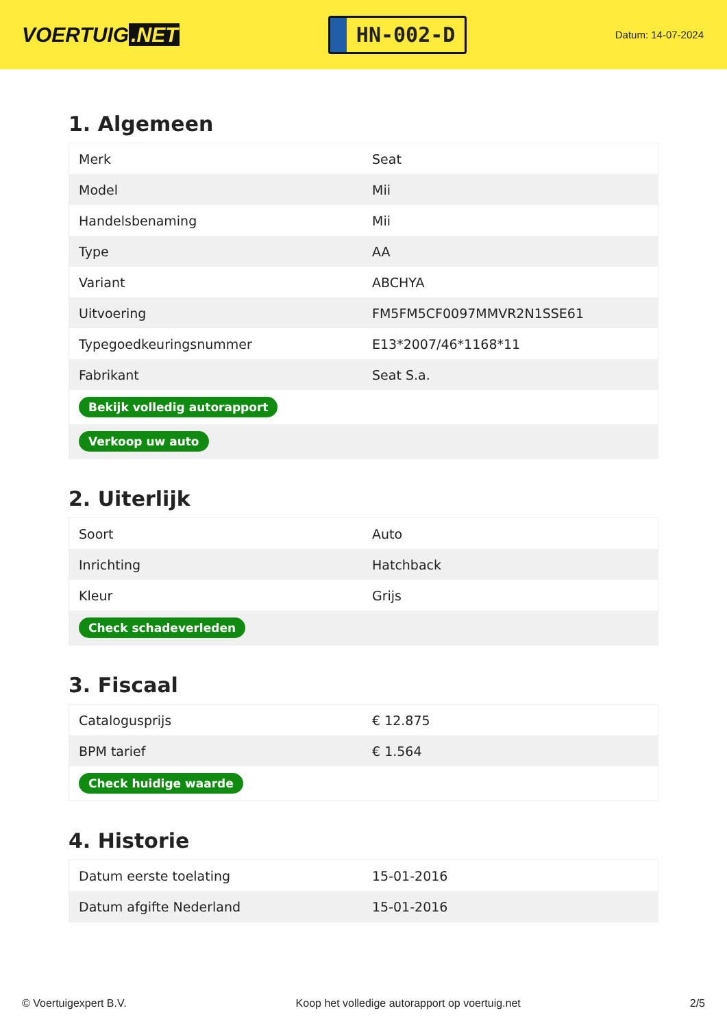VOERTUIG.NET
HN-002-D
Datum: 14-07-2024
1. Algemeen
| Merk | Seat |
| Model | Mii |
| Handelsbenaming | Mii |
| Type | AA |
| Variant | ABCHYA |
| Uitvoering | FM5FM5CF0097MMVR2N1SSE61 |
| Typegoedkeuringsnummer | E13*2007/46*1168*11 |
| Fabrikant | Seat S.a. |
| Bekijk volledig autorapport | |
| Verkoop uw auto | |
2. Uiterlijk
| Soort | Auto |
| Inrichting | Hatchback |
| Kleur | Grijs |
| Check schadeverleden | |
3. Fiscaal
| Catalogusprijs | € 12.875 |
| BPM tarief | € 1.564 |
| Check huidige waarde | |
4. Historie
| Datum eerste toelating | 15-01-2016 |
| Datum afgifte Nederland | 15-01-2016 |
© Voertuigexpert B.V. Koop het volledige autorapport op voertuig.net 2/5